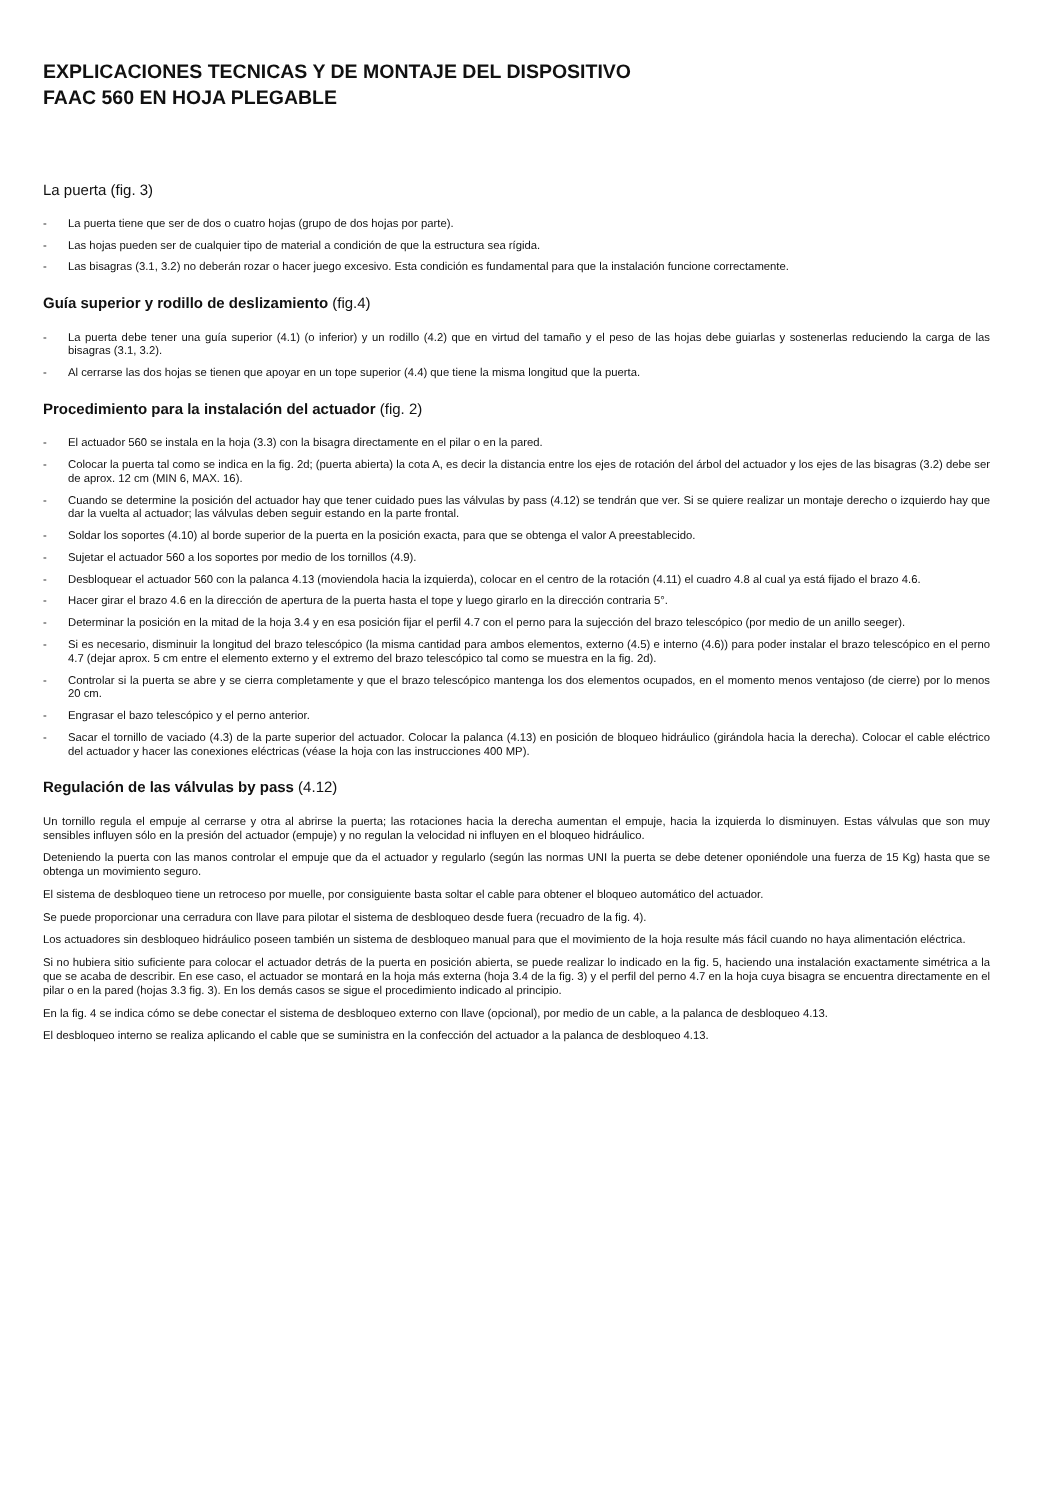EXPLICACIONES TECNICAS Y DE MONTAJE DEL DISPOSITIVO
FAAC 560 EN HOJA PLEGABLE
La puerta (fig. 3)
- La puerta tiene que ser de dos o cuatro hojas (grupo de dos hojas por parte).
- Las hojas pueden ser de cualquier tipo de material a condición de que la estructura sea rígida.
- Las bisagras (3.1, 3.2) no deberán rozar o hacer juego excesivo. Esta condición es fundamental para que la instalación funcione correctamente.
Guía superior y rodillo de deslizamiento (fig.4)
- La puerta debe tener una guía superior (4.1) (o inferior) y un rodillo (4.2) que en virtud del tamaño y el peso de las hojas debe guiarlas y sostenerlas reduciendo la carga de las bisagras (3.1, 3.2).
- Al cerrarse las dos hojas se tienen que apoyar en un tope superior (4.4) que tiene la misma longitud que la puerta.
Procedimiento para la instalación del actuador (fig. 2)
- El actuador 560 se instala en la hoja (3.3) con la bisagra directamente en el pilar o en la pared.
- Colocar la puerta tal como se indica en la fig. 2d; (puerta abierta) la cota A, es decir la distancia entre los ejes de rotación del árbol del actuador y los ejes de las bisagras (3.2) debe ser de aprox. 12 cm (MIN 6, MAX. 16).
- Cuando se determine la posición del actuador hay que tener cuidado pues las válvulas by pass (4.12) se tendrán que ver. Si se quiere realizar un montaje derecho o izquierdo hay que dar la vuelta al actuador; las válvulas deben seguir estando en la parte frontal.
- Soldar los soportes (4.10) al borde superior de la puerta en la posición exacta, para que se obtenga el valor A preestablecido.
- Sujetar el actuador 560 a los soportes por medio de los tornillos (4.9).
- Desbloquear el actuador 560 con la palanca 4.13 (moviendola hacia la izquierda), colocar en el centro de la rotación (4.11) el cuadro 4.8 al cual ya está fijado el brazo 4.6.
- Hacer girar el brazo 4.6 en la dirección de apertura de la puerta hasta el tope y luego girarlo en la dirección contraria 5°.
- Determinar la posición en la mitad de la hoja 3.4 y en esa posición fijar el perfil 4.7 con el perno para la sujección del brazo telescópico (por medio de un anillo seeger).
- Si es necesario, disminuir la longitud del brazo telescópico (la misma cantidad para ambos elementos, externo (4.5) e interno (4.6)) para poder instalar el brazo telescópico en el perno 4.7 (dejar aprox. 5 cm entre el elemento externo y el extremo del brazo telescópico tal como se muestra en la fig. 2d).
- Controlar si la puerta se abre y se cierra completamente y que el brazo telescópico mantenga los dos elementos ocupados, en el momento menos ventajoso (de cierre) por lo menos 20 cm.
- Engrasar el bazo telescópico y el perno anterior.
- Sacar el tornillo de vaciado (4.3) de la parte superior del actuador. Colocar la palanca (4.13) en posición de bloqueo hidráulico (girándola hacia la derecha). Colocar el cable eléctrico del actuador y hacer las conexiones eléctricas (véase la hoja con las instrucciones 400 MP).
Regulación de las válvulas by pass (4.12)
Un tornillo regula el empuje al cerrarse y otra al abrirse la puerta; las rotaciones hacia la derecha aumentan el empuje, hacia la izquierda lo disminuyen. Estas válvulas que son muy sensibles influyen sólo en la presión del actuador (empuje) y no regulan la velocidad ni influyen en el bloqueo hidráulico.
Deteniendo la puerta con las manos controlar el empuje que da el actuador y regularlo (según las normas UNI la puerta se debe detener oponiéndole una fuerza de 15 Kg) hasta que se obtenga un movimiento seguro.
El sistema de desbloqueo tiene un retroceso por muelle, por consiguiente basta soltar el cable para obtener el bloqueo automático del actuador.
Se puede proporcionar una cerradura con llave para pilotar el sistema de desbloqueo desde fuera (recuadro de la fig. 4).
Los actuadores sin desbloqueo hidráulico poseen también un sistema de desbloqueo manual para que el movimiento de la hoja resulte más fácil cuando no haya alimentación eléctrica.
Si no hubiera sitio suficiente para colocar el actuador detrás de la puerta en posición abierta, se puede realizar lo indicado en la fig. 5, haciendo una instalación exactamente simétrica a la que se acaba de describir. En ese caso, el actuador se montará en la hoja más externa (hoja 3.4 de la fig. 3) y el perfil del perno 4.7 en la hoja cuya bisagra se encuentra directamente en el pilar o en la pared (hojas 3.3 fig. 3). En los demás casos se sigue el procedimiento indicado al principio.
En la fig. 4 se indica cómo se debe conectar el sistema de desbloqueo externo con llave (opcional), por medio de un cable, a la palanca de desbloqueo 4.13.
El desbloqueo interno se realiza aplicando el cable que se suministra en la confección del actuador a la palanca de desbloqueo 4.13.